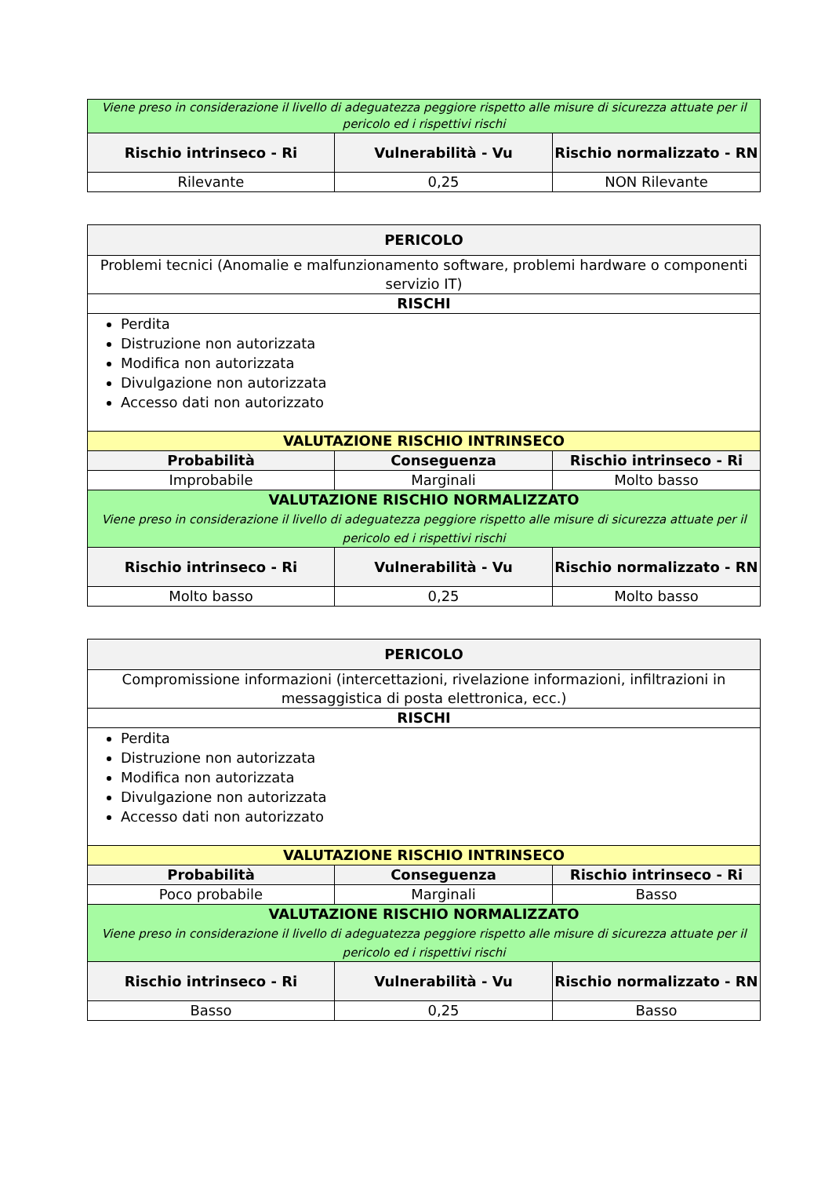| Viene preso in considerazione il livello di adeguatezza peggiore rispetto alle misure di sicurezza attuate per il pericolo ed i rispettivi rischi | | |
| Rischio intrinseco - Ri | Vulnerabilità - Vu | Rischio normalizzato - RN |
| Rilevante | 0,25 | NON Rilevante |
| PERICOLO | | |
| --- | --- | --- |
| Problemi tecnici (Anomalie e malfunzionamento software, problemi hardware o componenti servizio IT) | | |
| RISCHI | | |
| Perdita Distruzione non autorizzata Modifica non autorizzata Divulgazione non autorizzata Accesso dati non autorizzato | | |
| VALUTAZIONE RISCHIO INTRINSECO | | |
| Probabilità | Conseguenza | Rischio intrinseco - Ri |
| Improbabile | Marginali | Molto basso |
| VALUTAZIONE RISCHIO NORMALIZZATO Viene preso in considerazione il livello di adeguatezza peggiore rispetto alle misure di sicurezza attuate per il pericolo ed i rispettivi rischi | | |
| Rischio intrinseco - Ri | Vulnerabilità - Vu | Rischio normalizzato - RN |
| Molto basso | 0,25 | Molto basso |
| PERICOLO | | |
| --- | --- | --- |
| Compromissione informazioni (intercettazioni, rivelazione informazioni, infiltrazioni in messaggistica di posta elettronica, ecc.) | | |
| RISCHI | | |
| Perdita Distruzione non autorizzata Modifica non autorizzata Divulgazione non autorizzata Accesso dati non autorizzato | | |
| VALUTAZIONE RISCHIO INTRINSECO | | |
| Probabilità | Conseguenza | Rischio intrinseco - Ri |
| Poco probabile | Marginali | Basso |
| VALUTAZIONE RISCHIO NORMALIZZATO Viene preso in considerazione il livello di adeguatezza peggiore rispetto alle misure di sicurezza attuate per il pericolo ed i rispettivi rischi | | |
| Rischio intrinseco - Ri | Vulnerabilità - Vu | Rischio normalizzato - RN |
| Basso | 0,25 | Basso |